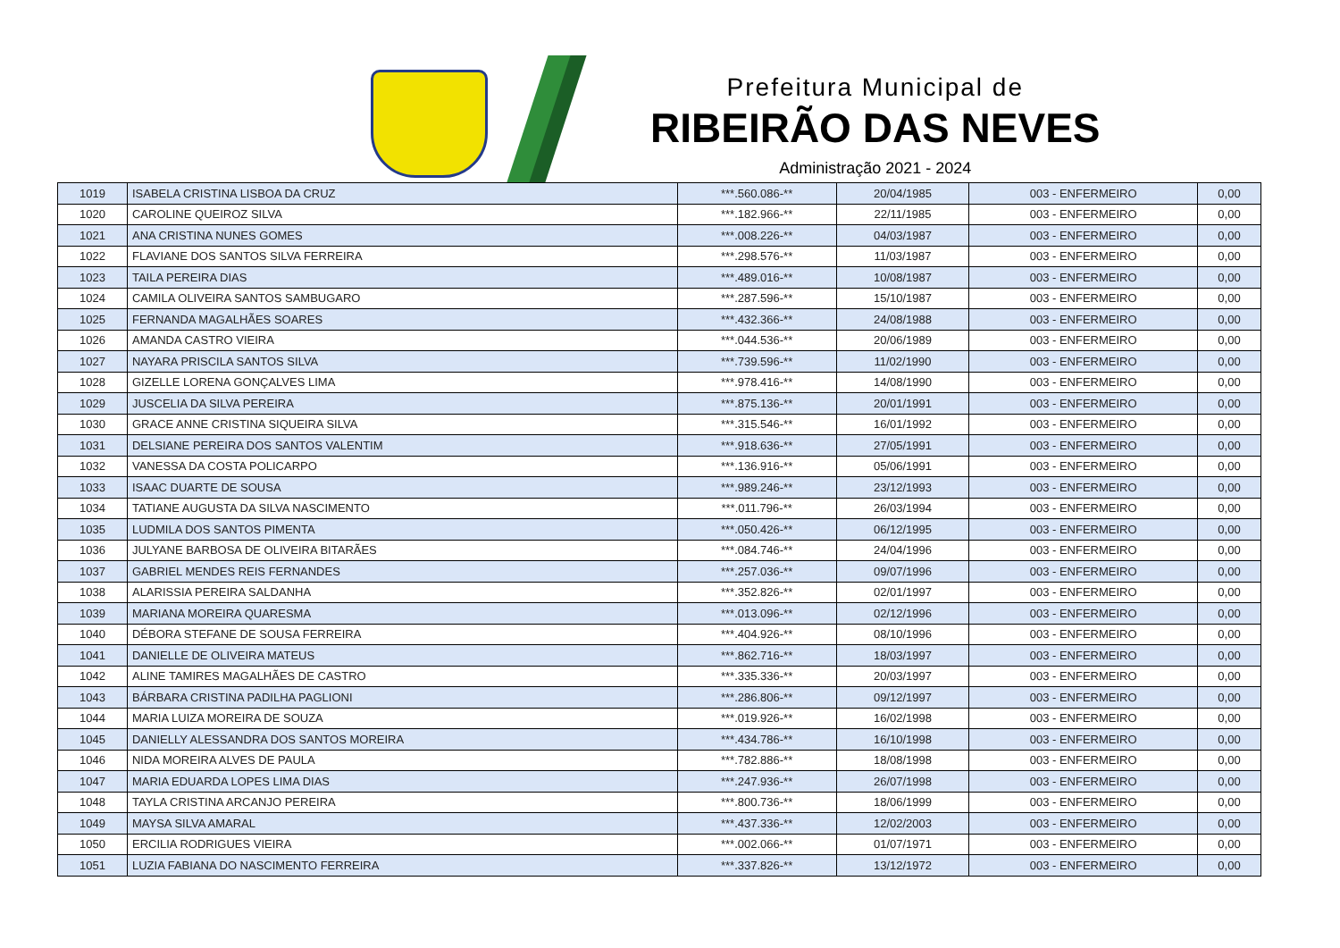Prefeitura Municipal de
RIBEIRÃO DAS NEVES
Administração 2021 - 2024
| 1019 | ISABELA CRISTINA LISBOA DA CRUZ | ***.560.086-** | 20/04/1985 | 003 - ENFERMEIRO | 0,00 |
| 1020 | CAROLINE QUEIROZ SILVA | ***.182.966-** | 22/11/1985 | 003 - ENFERMEIRO | 0,00 |
| 1021 | ANA CRISTINA NUNES GOMES | ***.008.226-** | 04/03/1987 | 003 - ENFERMEIRO | 0,00 |
| 1022 | FLAVIANE DOS SANTOS SILVA FERREIRA | ***.298.576-** | 11/03/1987 | 003 - ENFERMEIRO | 0,00 |
| 1023 | TAILA PEREIRA DIAS | ***.489.016-** | 10/08/1987 | 003 - ENFERMEIRO | 0,00 |
| 1024 | CAMILA OLIVEIRA SANTOS SAMBUGARO | ***.287.596-** | 15/10/1987 | 003 - ENFERMEIRO | 0,00 |
| 1025 | FERNANDA MAGALHÃES SOARES | ***.432.366-** | 24/08/1988 | 003 - ENFERMEIRO | 0,00 |
| 1026 | AMANDA CASTRO VIEIRA | ***.044.536-** | 20/06/1989 | 003 - ENFERMEIRO | 0,00 |
| 1027 | NAYARA PRISCILA SANTOS SILVA | ***.739.596-** | 11/02/1990 | 003 - ENFERMEIRO | 0,00 |
| 1028 | GIZELLE LORENA GONÇALVES LIMA | ***.978.416-** | 14/08/1990 | 003 - ENFERMEIRO | 0,00 |
| 1029 | JUSCELIA DA SILVA PEREIRA | ***.875.136-** | 20/01/1991 | 003 - ENFERMEIRO | 0,00 |
| 1030 | GRACE ANNE CRISTINA SIQUEIRA SILVA | ***.315.546-** | 16/01/1992 | 003 - ENFERMEIRO | 0,00 |
| 1031 | DELSIANE PEREIRA DOS SANTOS VALENTIM | ***.918.636-** | 27/05/1991 | 003 - ENFERMEIRO | 0,00 |
| 1032 | VANESSA DA COSTA POLICARPO | ***.136.916-** | 05/06/1991 | 003 - ENFERMEIRO | 0,00 |
| 1033 | ISAAC DUARTE DE SOUSA | ***.989.246-** | 23/12/1993 | 003 - ENFERMEIRO | 0,00 |
| 1034 | TATIANE AUGUSTA DA SILVA NASCIMENTO | ***.011.796-** | 26/03/1994 | 003 - ENFERMEIRO | 0,00 |
| 1035 | LUDMILA DOS SANTOS PIMENTA | ***.050.426-** | 06/12/1995 | 003 - ENFERMEIRO | 0,00 |
| 1036 | JULYANE BARBOSA DE OLIVEIRA BITARÃES | ***.084.746-** | 24/04/1996 | 003 - ENFERMEIRO | 0,00 |
| 1037 | GABRIEL MENDES REIS FERNANDES | ***.257.036-** | 09/07/1996 | 003 - ENFERMEIRO | 0,00 |
| 1038 | ALARISSIA PEREIRA SALDANHA | ***.352.826-** | 02/01/1997 | 003 - ENFERMEIRO | 0,00 |
| 1039 | MARIANA MOREIRA QUARESMA | ***.013.096-** | 02/12/1996 | 003 - ENFERMEIRO | 0,00 |
| 1040 | DÉBORA STEFANE DE SOUSA FERREIRA | ***.404.926-** | 08/10/1996 | 003 - ENFERMEIRO | 0,00 |
| 1041 | DANIELLE DE OLIVEIRA MATEUS | ***.862.716-** | 18/03/1997 | 003 - ENFERMEIRO | 0,00 |
| 1042 | ALINE TAMIRES MAGALHÃES DE CASTRO | ***.335.336-** | 20/03/1997 | 003 - ENFERMEIRO | 0,00 |
| 1043 | BÁRBARA CRISTINA PADILHA PAGLIONI | ***.286.806-** | 09/12/1997 | 003 - ENFERMEIRO | 0,00 |
| 1044 | MARIA LUIZA MOREIRA DE SOUZA | ***.019.926-** | 16/02/1998 | 003 - ENFERMEIRO | 0,00 |
| 1045 | DANIELLY ALESSANDRA DOS SANTOS MOREIRA | ***.434.786-** | 16/10/1998 | 003 - ENFERMEIRO | 0,00 |
| 1046 | NIDA MOREIRA ALVES DE PAULA | ***.782.886-** | 18/08/1998 | 003 - ENFERMEIRO | 0,00 |
| 1047 | MARIA EDUARDA LOPES LIMA DIAS | ***.247.936-** | 26/07/1998 | 003 - ENFERMEIRO | 0,00 |
| 1048 | TAYLA CRISTINA ARCANJO PEREIRA | ***.800.736-** | 18/06/1999 | 003 - ENFERMEIRO | 0,00 |
| 1049 | MAYSA SILVA AMARAL | ***.437.336-** | 12/02/2003 | 003 - ENFERMEIRO | 0,00 |
| 1050 | ERCILIA RODRIGUES VIEIRA | ***.002.066-** | 01/07/1971 | 003 - ENFERMEIRO | 0,00 |
| 1051 | LUZIA FABIANA DO NASCIMENTO FERREIRA | ***.337.826-** | 13/12/1972 | 003 - ENFERMEIRO | 0,00 |